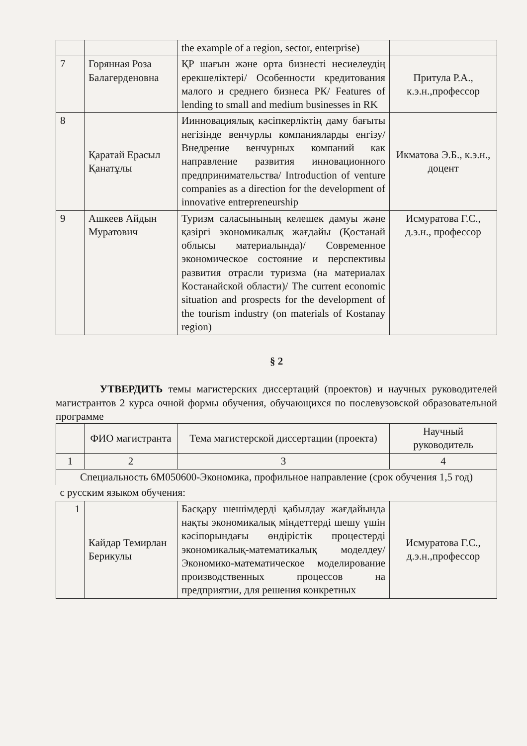| | | the example of a region, sector, enterprise) | |
| 7 | Горянная Роза Балагерденовна | ҚР шағын және орта бизнесті несиелеудің ерекшеліктері/ Особенности кредитования малого и среднего бизнеса РК/ Features of lending to small and medium businesses in RK | Притула Р.А., к.э.н.,профессор |
| 8 | Қаратай Ерасыл Қанатұлы | Иинновациялық кәсіпкерліктің даму бағыты негізінде венчурлы компанияларды енгізу/ Внедрение венчурных компаний как направление развития инновационного предпринимательства/ Introduction of venture companies as a direction for the development of innovative entrepreneurship | Икматова Э.Б., к.э.н., доцент |
| 9 | Ашкеев Айдын Муратович | Туризм саласынының келешек дамуы және қазіргі экономикалық жағдайы (Қостанай облысы материалында)/ Современное экономическое состояние и перспективы развития отрасли туризма (на материалах Костанайской области)/ The current economic situation and prospects for the development of the tourism industry (on materials of Kostanay region) | Исмуратова Г.С., д.э.н., профессор |
§ 2
УТВЕРДИТЬ темы магистерских диссертаций (проектов) и научных руководителей магистрантов 2 курса очной формы обучения, обучающихся по послевузовской образовательной программе
| | ФИО магистранта | Тема магистерской диссертации (проекта) | Научный руководитель |
| --- | --- | --- | --- |
| 1 | 2 | 3 | 4 |
| Специальность 6М050600-Экономика, профильное направление (срок обучения 1,5 год) | | | |
| с русским языком обучения: | | | |
| 1 | Кайдар Темирлан Берикулы | Басқару шешімдерді қабылдау жағдайында нақты экономикалық міндеттерді шешу үшін кәсіпорындағы өндірістік процестерді экономикалық-математикалық моделдеу/ Экономико-математическое моделирование производственных процессов на предприятии, для решения конкретных | Исмуратова Г.С., д.э.н.,профессор |